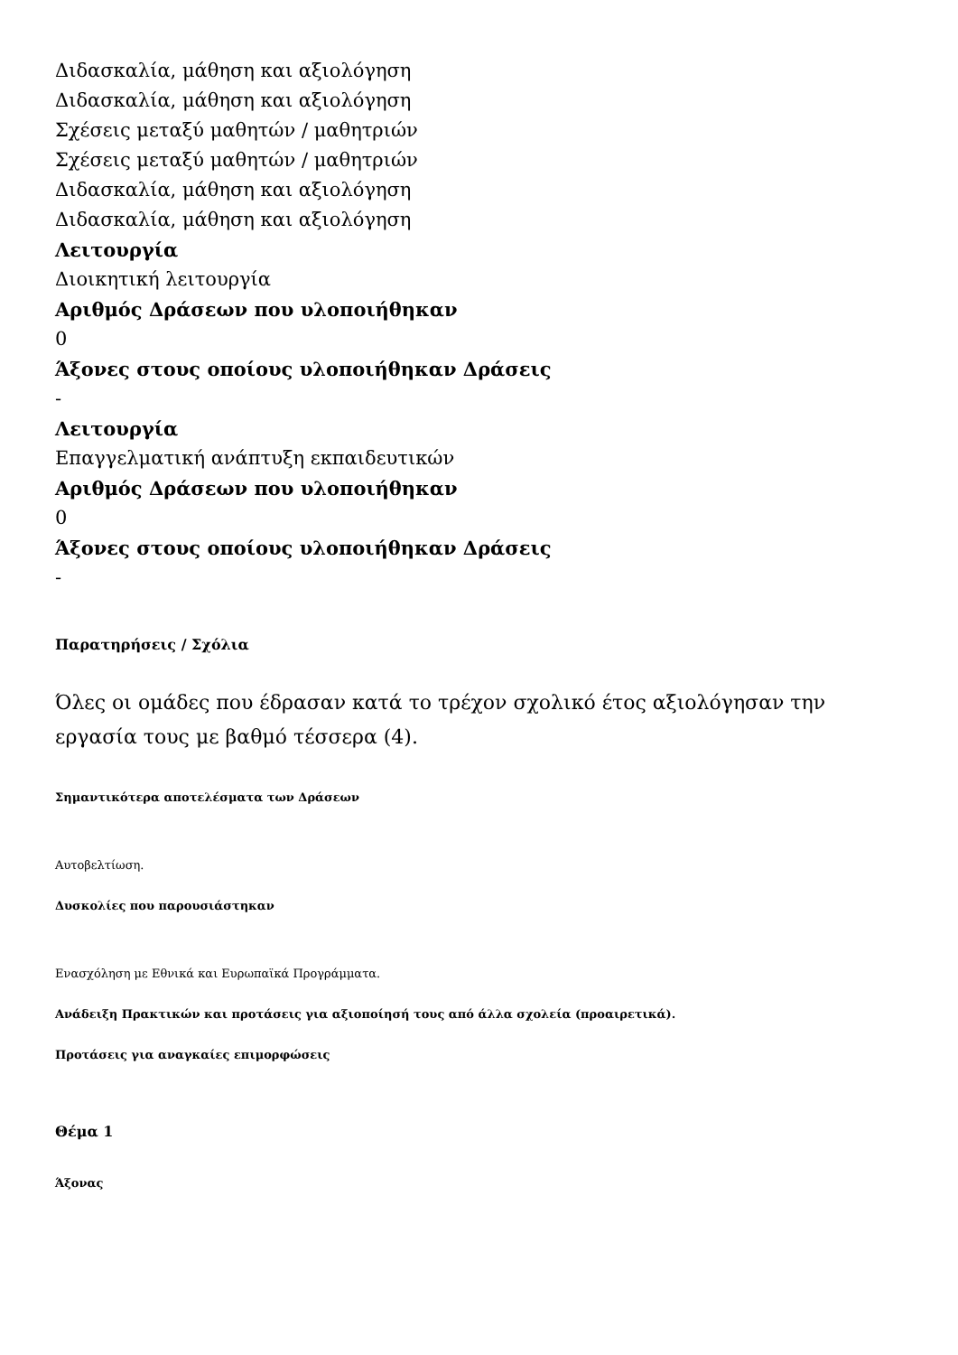Διδασκαλία, μάθηση και αξιολόγηση
Διδασκαλία, μάθηση και αξιολόγηση
Σχέσεις μεταξύ μαθητών / μαθητριών
Σχέσεις μεταξύ μαθητών / μαθητριών
Διδασκαλία, μάθηση και αξιολόγηση
Διδασκαλία, μάθηση και αξιολόγηση
Λειτουργία
Διοικητική λειτουργία
Αριθμός Δράσεων που υλοποιήθηκαν
0
Άξονες στους οποίους υλοποιήθηκαν Δράσεις
-
Λειτουργία
Επαγγελματική ανάπτυξη εκπαιδευτικών
Αριθμός Δράσεων που υλοποιήθηκαν
0
Άξονες στους οποίους υλοποιήθηκαν Δράσεις
-
Παρατηρήσεις / Σχόλια
Όλες οι ομάδες που έδρασαν κατά το τρέχον σχολικό έτος αξιολόγησαν την εργασία τους με βαθμό τέσσερα (4).
Σημαντικότερα αποτελέσματα των Δράσεων
Αυτοβελτίωση.
Δυσκολίες που παρουσιάστηκαν
Ενασχόληση με Εθνικά και Ευρωπαϊκά Προγράμματα.
Ανάδειξη Πρακτικών και προτάσεις για αξιοποίησή τους από άλλα σχολεία (προαιρετικά).
Προτάσεις για αναγκαίες επιμορφώσεις
Θέμα 1
Άξονας